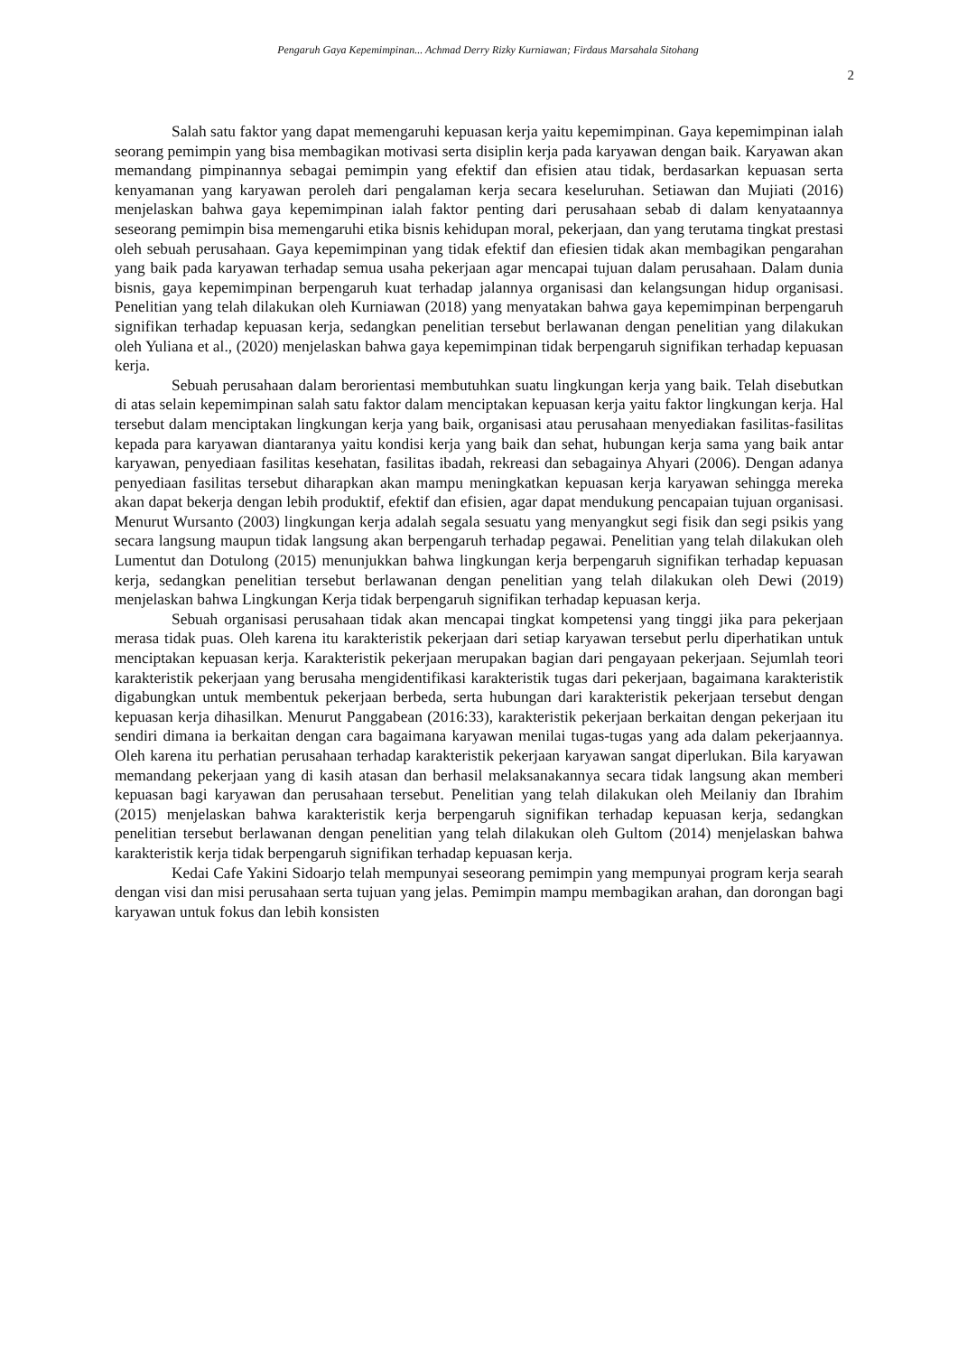Pengaruh Gaya Kepemimpinan... Achmad Derry Rizky Kurniawan; Firdaus Marsahala Sitohang
2
Salah satu faktor yang dapat memengaruhi kepuasan kerja yaitu kepemimpinan. Gaya kepemimpinan ialah seorang pemimpin yang bisa membagikan motivasi serta disiplin kerja pada karyawan dengan baik. Karyawan akan memandang pimpinannya sebagai pemimpin yang efektif dan efisien atau tidak, berdasarkan kepuasan serta kenyamanan yang karyawan peroleh dari pengalaman kerja secara keseluruhan. Setiawan dan Mujiati (2016) menjelaskan bahwa gaya kepemimpinan ialah faktor penting dari perusahaan sebab di dalam kenyataannya seseorang pemimpin bisa memengaruhi etika bisnis kehidupan moral, pekerjaan, dan yang terutama tingkat prestasi oleh sebuah perusahaan. Gaya kepemimpinan yang tidak efektif dan efiesien tidak akan membagikan pengarahan yang baik pada karyawan terhadap semua usaha pekerjaan agar mencapai tujuan dalam perusahaan. Dalam dunia bisnis, gaya kepemimpinan berpengaruh kuat terhadap jalannya organisasi dan kelangsungan hidup organisasi. Penelitian yang telah dilakukan oleh Kurniawan (2018) yang menyatakan bahwa gaya kepemimpinan berpengaruh signifikan terhadap kepuasan kerja, sedangkan penelitian tersebut berlawanan dengan penelitian yang dilakukan oleh Yuliana et al., (2020) menjelaskan bahwa gaya kepemimpinan tidak berpengaruh signifikan terhadap kepuasan kerja.
Sebuah perusahaan dalam berorientasi membutuhkan suatu lingkungan kerja yang baik. Telah disebutkan di atas selain kepemimpinan salah satu faktor dalam menciptakan kepuasan kerja yaitu faktor lingkungan kerja. Hal tersebut dalam menciptakan lingkungan kerja yang baik, organisasi atau perusahaan menyediakan fasilitas-fasilitas kepada para karyawan diantaranya yaitu kondisi kerja yang baik dan sehat, hubungan kerja sama yang baik antar karyawan, penyediaan fasilitas kesehatan, fasilitas ibadah, rekreasi dan sebagainya Ahyari (2006). Dengan adanya penyediaan fasilitas tersebut diharapkan akan mampu meningkatkan kepuasan kerja karyawan sehingga mereka akan dapat bekerja dengan lebih produktif, efektif dan efisien, agar dapat mendukung pencapaian tujuan organisasi. Menurut Wursanto (2003) lingkungan kerja adalah segala sesuatu yang menyangkut segi fisik dan segi psikis yang secara langsung maupun tidak langsung akan berpengaruh terhadap pegawai. Penelitian yang telah dilakukan oleh Lumentut dan Dotulong (2015) menunjukkan bahwa lingkungan kerja berpengaruh signifikan terhadap kepuasan kerja, sedangkan penelitian tersebut berlawanan dengan penelitian yang telah dilakukan oleh Dewi (2019) menjelaskan bahwa Lingkungan Kerja tidak berpengaruh signifikan terhadap kepuasan kerja.
Sebuah organisasi perusahaan tidak akan mencapai tingkat kompetensi yang tinggi jika para pekerjaan merasa tidak puas. Oleh karena itu karakteristik pekerjaan dari setiap karyawan tersebut perlu diperhatikan untuk menciptakan kepuasan kerja. Karakteristik pekerjaan merupakan bagian dari pengayaan pekerjaan. Sejumlah teori karakteristik pekerjaan yang berusaha mengidentifikasi karakteristik tugas dari pekerjaan, bagaimana karakteristik digabungkan untuk membentuk pekerjaan berbeda, serta hubungan dari karakteristik pekerjaan tersebut dengan kepuasan kerja dihasilkan. Menurut Panggabean (2016:33), karakteristik pekerjaan berkaitan dengan pekerjaan itu sendiri dimana ia berkaitan dengan cara bagaimana karyawan menilai tugas-tugas yang ada dalam pekerjaannya. Oleh karena itu perhatian perusahaan terhadap karakteristik pekerjaan karyawan sangat diperlukan. Bila karyawan memandang pekerjaan yang di kasih atasan dan berhasil melaksanakannya secara tidak langsung akan memberi kepuasan bagi karyawan dan perusahaan tersebut. Penelitian yang telah dilakukan oleh Meilaniy dan Ibrahim (2015) menjelaskan bahwa karakteristik kerja berpengaruh signifikan terhadap kepuasan kerja, sedangkan penelitian tersebut berlawanan dengan penelitian yang telah dilakukan oleh Gultom (2014) menjelaskan bahwa karakteristik kerja tidak berpengaruh signifikan terhadap kepuasan kerja.
Kedai Cafe Yakini Sidoarjo telah mempunyai seseorang pemimpin yang mempunyai program kerja searah dengan visi dan misi perusahaan serta tujuan yang jelas. Pemimpin mampu membagikan arahan, dan dorongan bagi karyawan untuk fokus dan lebih konsisten